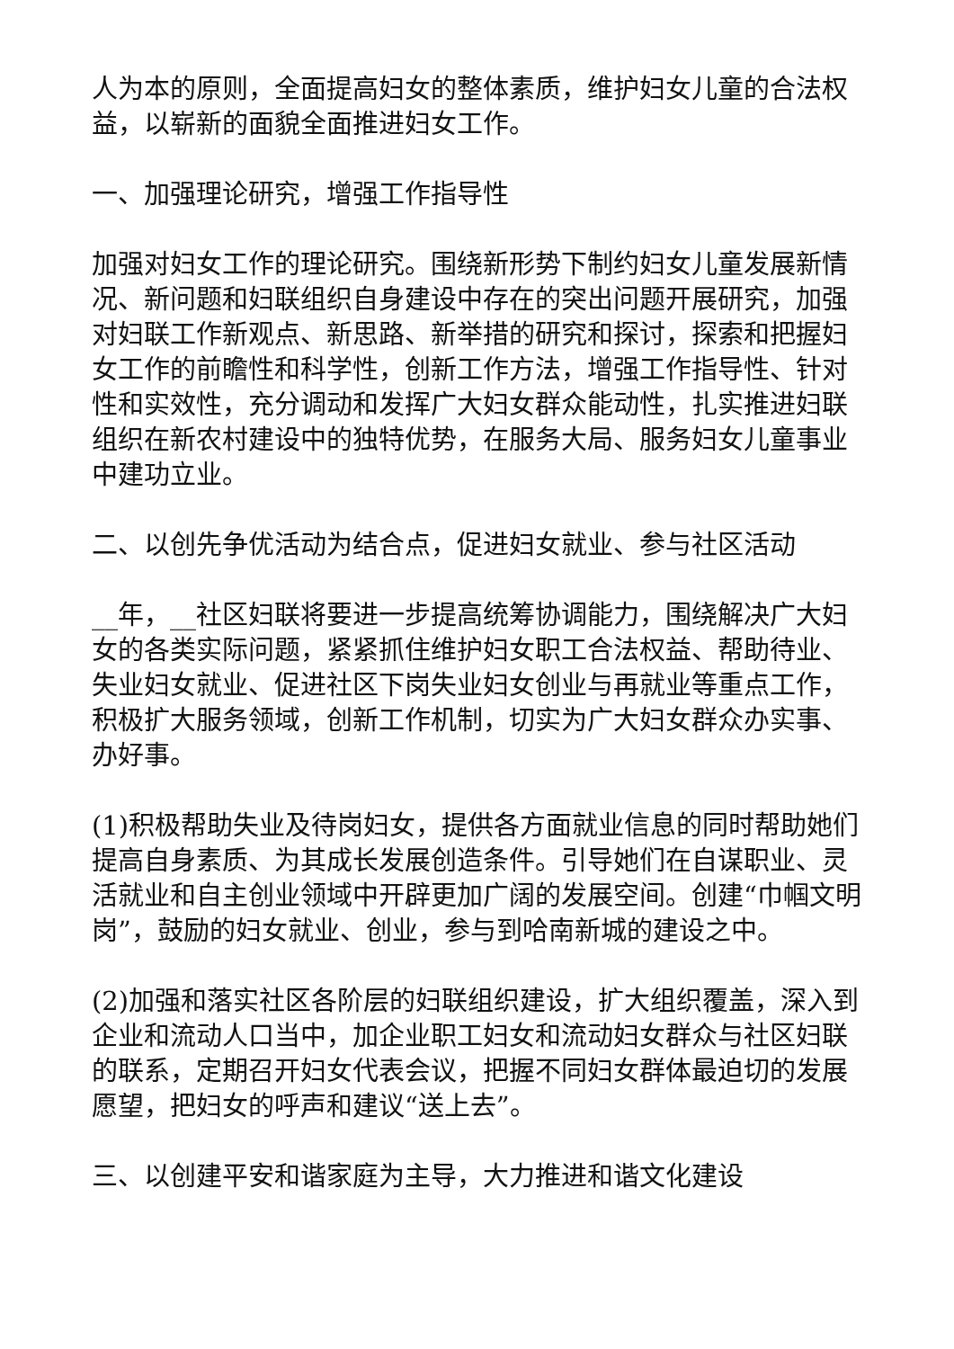人为本的原则，全面提高妇女的整体素质，维护妇女儿童的合法权益，以崭新的面貌全面推进妇女工作。
一、加强理论研究，增强工作指导性
加强对妇女工作的理论研究。围绕新形势下制约妇女儿童发展新情况、新问题和妇联组织自身建设中存在的突出问题开展研究，加强对妇联工作新观点、新思路、新举措的研究和探讨，探索和把握妇女工作的前瞻性和科学性，创新工作方法，增强工作指导性、针对性和实效性，充分调动和发挥广大妇女群众能动性，扎实推进妇联组织在新农村建设中的独特优势，在服务大局、服务妇女儿童事业中建功立业。
二、以创先争优活动为结合点，促进妇女就业、参与社区活动
__年，__社区妇联将要进一步提高统筹协调能力，围绕解决广大妇女的各类实际问题，紧紧抓住维护妇女职工合法权益、帮助待业、失业妇女就业、促进社区下岗失业妇女创业与再就业等重点工作，积极扩大服务领域，创新工作机制，切实为广大妇女群众办实事、办好事。
(1)积极帮助失业及待岗妇女，提供各方面就业信息的同时帮助她们提高自身素质、为其成长发展创造条件。引导她们在自谋职业、灵活就业和自主创业领域中开辟更加广阔的发展空间。创建“巾帼文明岗”，鼓励的妇女就业、创业，参与到哈南新城的建设之中。
(2)加强和落实社区各阶层的妇联组织建设，扩大组织覆盖，深入到企业和流动人口当中，加企业职工妇女和流动妇女群众与社区妇联的联系，定期召开妇女代表会议，把握不同妇女群体最迫切的发展愿望，把妇女的呼声和建议“送上去”。
三、以创建平安和谐家庭为主导，大力推进和谐文化建设